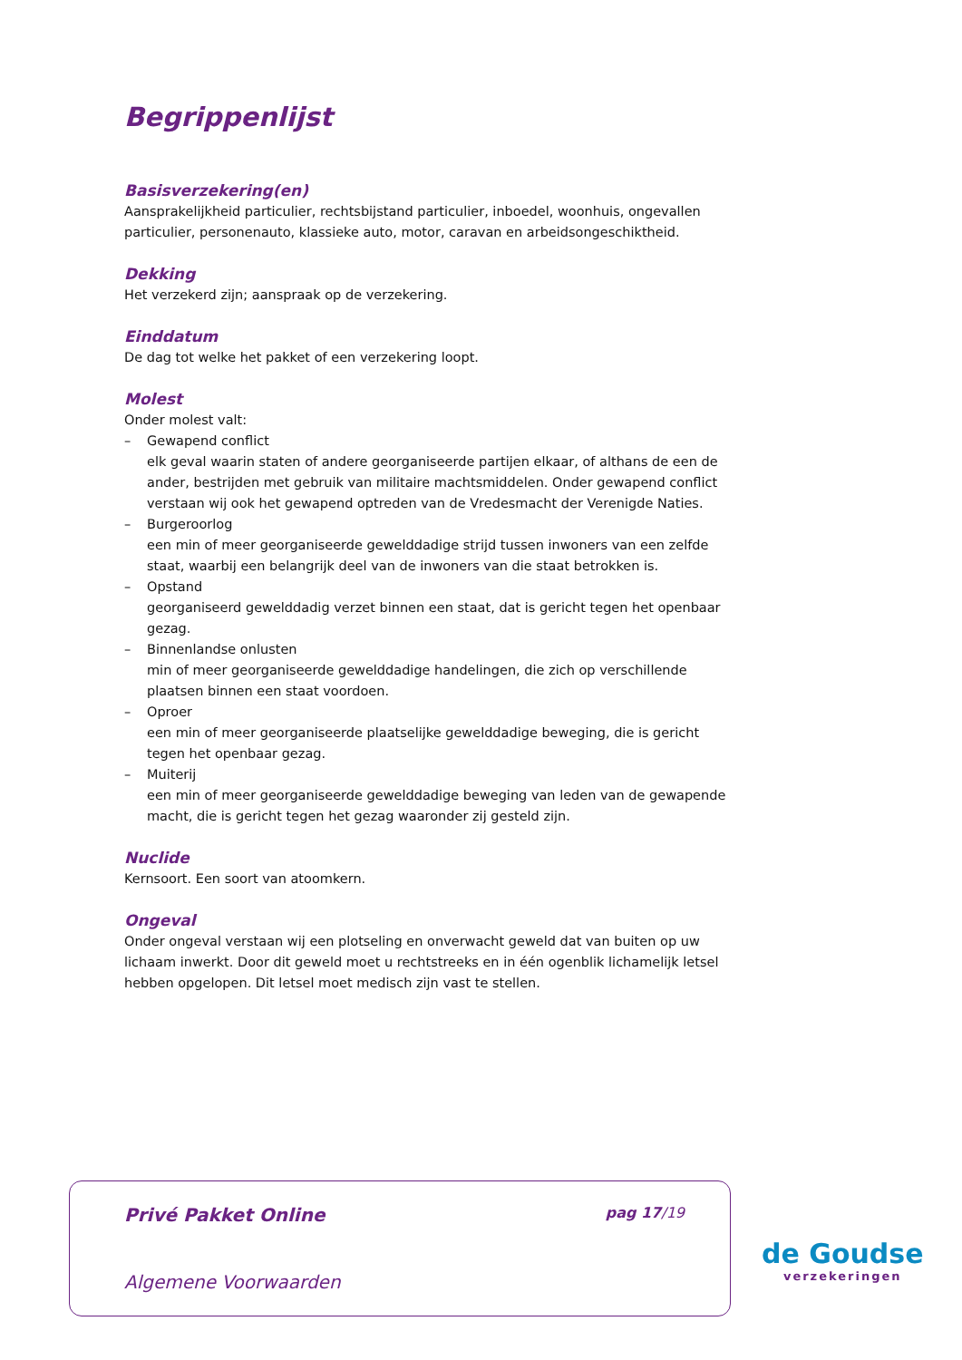Begrippenlijst
Basisverzekering(en)
Aansprakelijkheid particulier, rechtsbijstand particulier, inboedel, woonhuis, ongevallen particulier, personenauto, klassieke auto, motor, caravan en arbeidsongeschiktheid.
Dekking
Het verzekerd zijn; aanspraak op de verzekering.
Einddatum
De dag tot welke het pakket of een verzekering loopt.
Molest
Onder molest valt:
– Gewapend conflict
elk geval waarin staten of andere georganiseerde partijen elkaar, of althans de een de ander, bestrijden met gebruik van militaire machtsmiddelen. Onder gewapend conflict verstaan wij ook het gewapend optreden van de Vredesmacht der Verenigde Naties.
– Burgeroorlog
een min of meer georganiseerde gewelddadige strijd tussen inwoners van een zelfde staat, waarbij een belangrijk deel van de inwoners van die staat betrokken is.
– Opstand
georganiseerd gewelddadig verzet binnen een staat, dat is gericht tegen het openbaar gezag.
– Binnenlandse onlusten
min of meer georganiseerde gewelddadige handelingen, die zich op verschillende plaatsen binnen een staat voordoen.
– Oproer
een min of meer georganiseerde plaatselijke gewelddadige beweging, die is gericht tegen het openbaar gezag.
– Muiterij
een min of meer georganiseerde gewelddadige beweging van leden van de gewapende macht, die is gericht tegen het gezag waaronder zij gesteld zijn.
Nuclide
Kernsoort. Een soort van atoomkern.
Ongeval
Onder ongeval verstaan wij een plotseling en onverwacht geweld dat van buiten op uw lichaam inwerkt. Door dit geweld moet u rechtstreeks en in één ogenblik lichamelijk letsel hebben opgelopen. Dit letsel moet medisch zijn vast te stellen.
Privé Pakket Online pag 17/19
Algemene Voorwaarden
de Goudse
verzekeringen